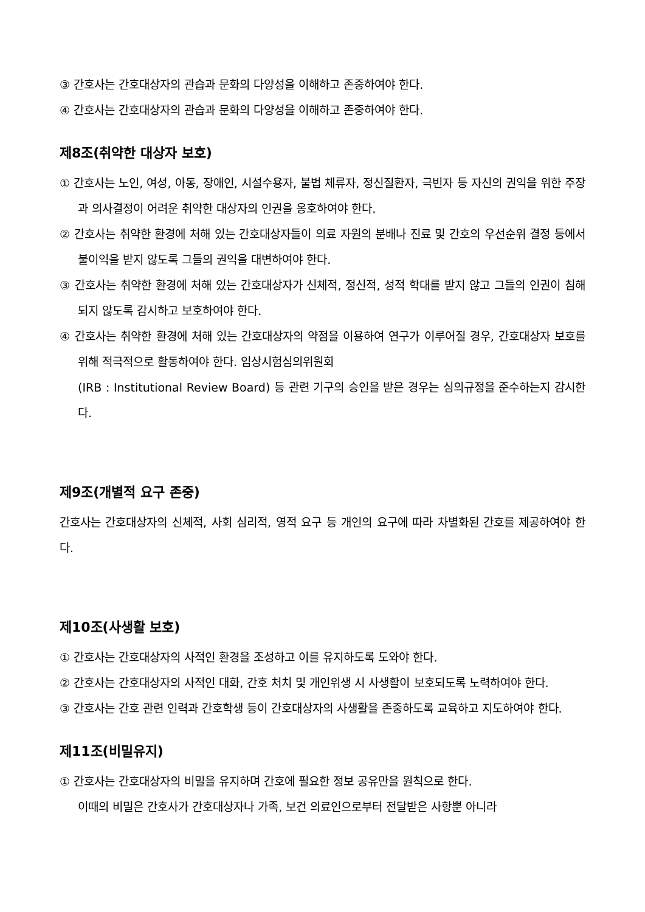③ 간호사는 간호대상자의 관습과 문화의 다양성을 이해하고 존중하여야 한다.
④ 간호사는 간호대상자의 관습과 문화의 다양성을 이해하고 존중하여야 한다.
제8조(취약한 대상자 보호)
① 간호사는 노인, 여성, 아동, 장애인, 시설수용자, 불법 체류자, 정신질환자, 극빈자 등 자신의 권익을 위한 주장과 의사결정이 어려운 취약한 대상자의 인권을 옹호하여야 한다.
② 간호사는 취약한 환경에 처해 있는 간호대상자들이 의료 자원의 분배나 진료 및 간호의 우선순위 결정 등에서 불이익을 받지 않도록 그들의 권익을 대변하여야 한다.
③ 간호사는 취약한 환경에 처해 있는 간호대상자가 신체적, 정신적, 성적 학대를 받지 않고 그들의 인권이 침해되지 않도록 감시하고 보호하여야 한다.
④ 간호사는 취약한 환경에 처해 있는 간호대상자의 약점을 이용하여 연구가 이루어질 경우, 간호대상자 보호를 위해 적극적으로 활동하여야 한다. 임상시험심의위원회
(IRB : Institutional Review Board) 등 관련 기구의 승인을 받은 경우는 심의규정을 준수하는지 감시한다.
제9조(개별적 요구 존중)
간호사는 간호대상자의 신체적, 사회 심리적, 영적 요구 등 개인의 요구에 따라 차별화된 간호를 제공하여야 한다.
제10조(사생활 보호)
① 간호사는 간호대상자의 사적인 환경을 조성하고 이를 유지하도록 도와야 한다.
② 간호사는 간호대상자의 사적인 대화, 간호 처치 및 개인위생 시 사생활이 보호되도록 노력하여야 한다.
③ 간호사는 간호 관련 인력과 간호학생 등이 간호대상자의 사생활을 존중하도록 교육하고 지도하여야 한다.
제11조(비밀유지)
① 간호사는 간호대상자의 비밀을 유지하며 간호에 필요한 정보 공유만을 원칙으로 한다.
이때의 비밀은 간호사가 간호대상자나 가족, 보건 의료인으로부터 전달받은 사항뿐 아니라